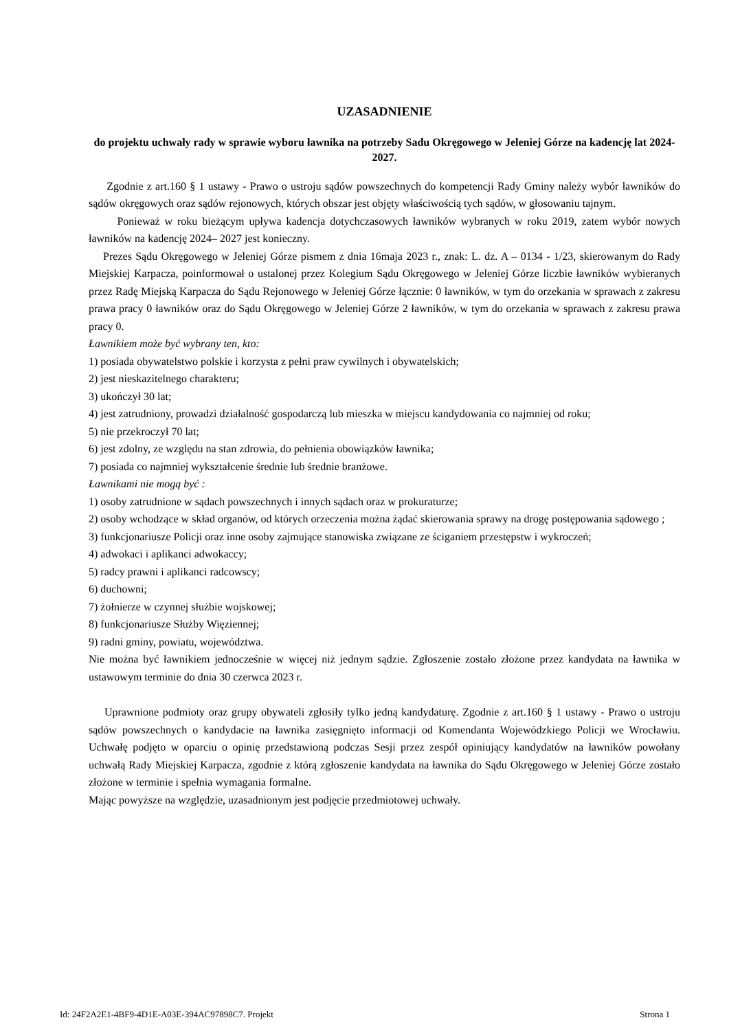UZASADNIENIE
do projektu uchwały rady w sprawie wyboru ławnika na potrzeby Sadu Okręgowego w Jeleniej Górze na kadencję lat 2024-2027.
Zgodnie z art.160 § 1 ustawy - Prawo o ustroju sądów powszechnych do kompetencji Rady Gminy należy wybór ławników do sądów okręgowych oraz sądów rejonowych, których obszar jest objęty właściwością tych sądów, w głosowaniu tajnym.
Ponieważ w roku bieżącym upływa kadencja dotychczasowych ławników wybranych w roku 2019, zatem wybór nowych ławników na kadencję 2024– 2027 jest konieczny.
Prezes Sądu Okręgowego w Jeleniej Górze pismem z dnia 16maja 2023 r., znak: L. dz. A – 0134 - 1/23, skierowanym do Rady Miejskiej Karpacza, poinformował o ustalonej przez Kolegium Sądu Okręgowego w Jeleniej Górze liczbie ławników wybieranych przez Radę Miejską Karpacza do Sądu Rejonowego w Jeleniej Górze łącznie: 0 ławników, w tym do orzekania w sprawach z zakresu prawa pracy 0 ławników oraz do Sądu Okręgowego w Jeleniej Górze 2 ławników, w tym do orzekania w sprawach z zakresu prawa pracy 0.
Ławnikiem może być wybrany ten, kto:
1) posiada obywatelstwo polskie i korzysta z pełni praw cywilnych i obywatelskich;
2) jest nieskazitelnego charakteru;
3) ukończył 30 lat;
4) jest zatrudniony, prowadzi działalność gospodarczą lub mieszka w miejscu kandydowania co najmniej od roku;
5) nie przekroczył 70 lat;
6) jest zdolny, ze względu na stan zdrowia, do pełnienia obowiązków ławnika;
7) posiada co najmniej wykształcenie średnie lub średnie branżowe.
Ławnikami nie mogą być :
1) osoby zatrudnione w sądach powszechnych i innych sądach oraz w prokuraturze;
2) osoby wchodzące w skład organów, od których orzeczenia można żądać skierowania sprawy na drogę postępowania sądowego ;
3) funkcjonariusze Policji oraz inne osoby zajmujące stanowiska związane ze ściganiem przestępstw i wykroczeń;
4) adwokaci i aplikanci adwokaccy;
5) radcy prawni i aplikanci radcowscy;
6) duchowni;
7) żołnierze w czynnej służbie wojskowej;
8) funkcjonariusze Służby Więziennej;
9) radni gminy, powiatu, województwa.
Nie można być ławnikiem jednocześnie w więcej niż jednym sądzie. Zgłoszenie zostało złożone przez kandydata na ławnika w ustawowym terminie do dnia 30 czerwca 2023 r.
Uprawnione podmioty oraz grupy obywateli zgłosiły tylko jedną kandydaturę. Zgodnie z art.160 § 1 ustawy - Prawo o ustroju sądów powszechnych o kandydacie na ławnika zasięgnięto informacji od Komendanta Wojewódzkiego Policji we Wrocławiu. Uchwałę podjęto w oparciu o opinię przedstawioną podczas Sesji przez zespół opiniujący kandydatów na ławników powołany uchwałą Rady Miejskiej Karpacza, zgodnie z którą zgłoszenie kandydata na ławnika do Sądu Okręgowego w Jeleniej Górze zostało złożone w terminie i spełnia wymagania formalne.
Mając powyższe na względzie, uzasadnionym jest podjęcie przedmiotowej uchwały.
Id: 24F2A2E1-4BF9-4D1E-A03E-394AC97898C7. Projekt Strona 1